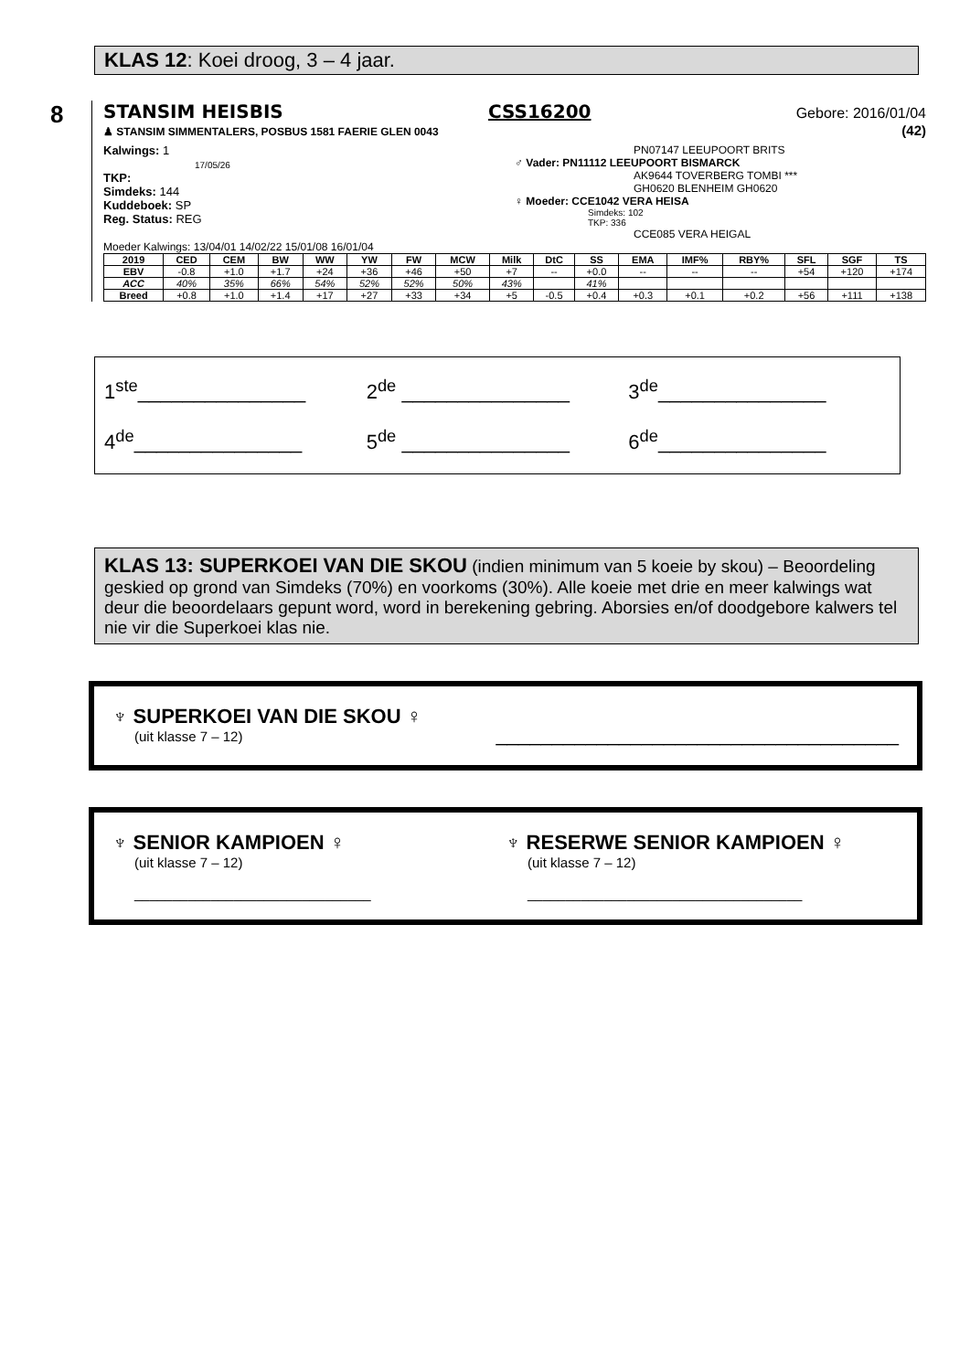KLAS 12: Koei droog, 3 – 4 jaar.
8
STANSIM HEISBIS CSS16200 Gebore: 2016/01/04
♟ STANSIM SIMMENTALERS, POSBUS 1581 FAERIE GLEN 0043 (42)
Kalwings: 1
17/05/26
TKP:
Simdeks: 144
Kuddeboek: SP
Reg. Status: REG
PN07147 LEEUPOORT BRITS
♂ Vader: PN11112 LEEUPOORT BISMARCK
AK9644 TOVERBERG TOMBI ***
GH0620 BLENHEIM GH0620
♀ Moeder: CCE1042 VERA HEISA
Simdeks: 102
TKP: 336
CCE085 VERA HEIGAL
Moeder Kalwings: 13/04/01 14/02/22 15/01/08 16/01/04
| 2019 | CED | CEM | BW | WW | YW | FW | MCW | Milk | DtC | SS | EMA | IMF% | RBY% | SFL | SGF | TS |
| --- | --- | --- | --- | --- | --- | --- | --- | --- | --- | --- | --- | --- | --- | --- | --- | --- |
| EBV | -0.8 | +1.0 | +1.7 | +24 | +36 | +46 | +50 | +7 | -- | +0.0 | -- | -- | -- | +54 | +120 | +174 |
| ACC | 40% | 35% | 66% | 54% | 52% | 52% | 50% | 43% | | 41% | | | | | | |
| Breed | +0.8 | +1.0 | +1.4 | +17 | +27 | +33 | +34 | +5 | -0.5 | +0.4 | +0.3 | +0.1 | +0.2 | +56 | +111 | +138 |
1<sup>ste</sup>_______________ 2<sup>de</sup> _______________ 3<sup>de</sup>_______________ 4<sup>de</sup>_______________ 5<sup>de</sup> _______________ 6<sup>de</sup>_______________
KLAS 13: SUPERKOEI VAN DIE SKOU (indien minimum van 5 koeie by skou) – Beoordeling geskied op grond van Simdeks (70%) en voorkoms (30%). Alle koeie met drie en meer kalwings wat deur die beoordelaars gepunt word, word in berekening gebring. Aborsies en/of doodgebore kalwers tel nie vir die Superkoei klas nie.
♆ SUPERKOEI VAN DIE SKOU ♀
(uit klasse 7 – 12)
____________________________________
♆ SENIOR KAMPIOEN ♀
(uit klasse 7 – 12)
_______________________________
♆ RESERWE SENIOR KAMPIOEN ♀
(uit klasse 7 – 12)
____________________________________